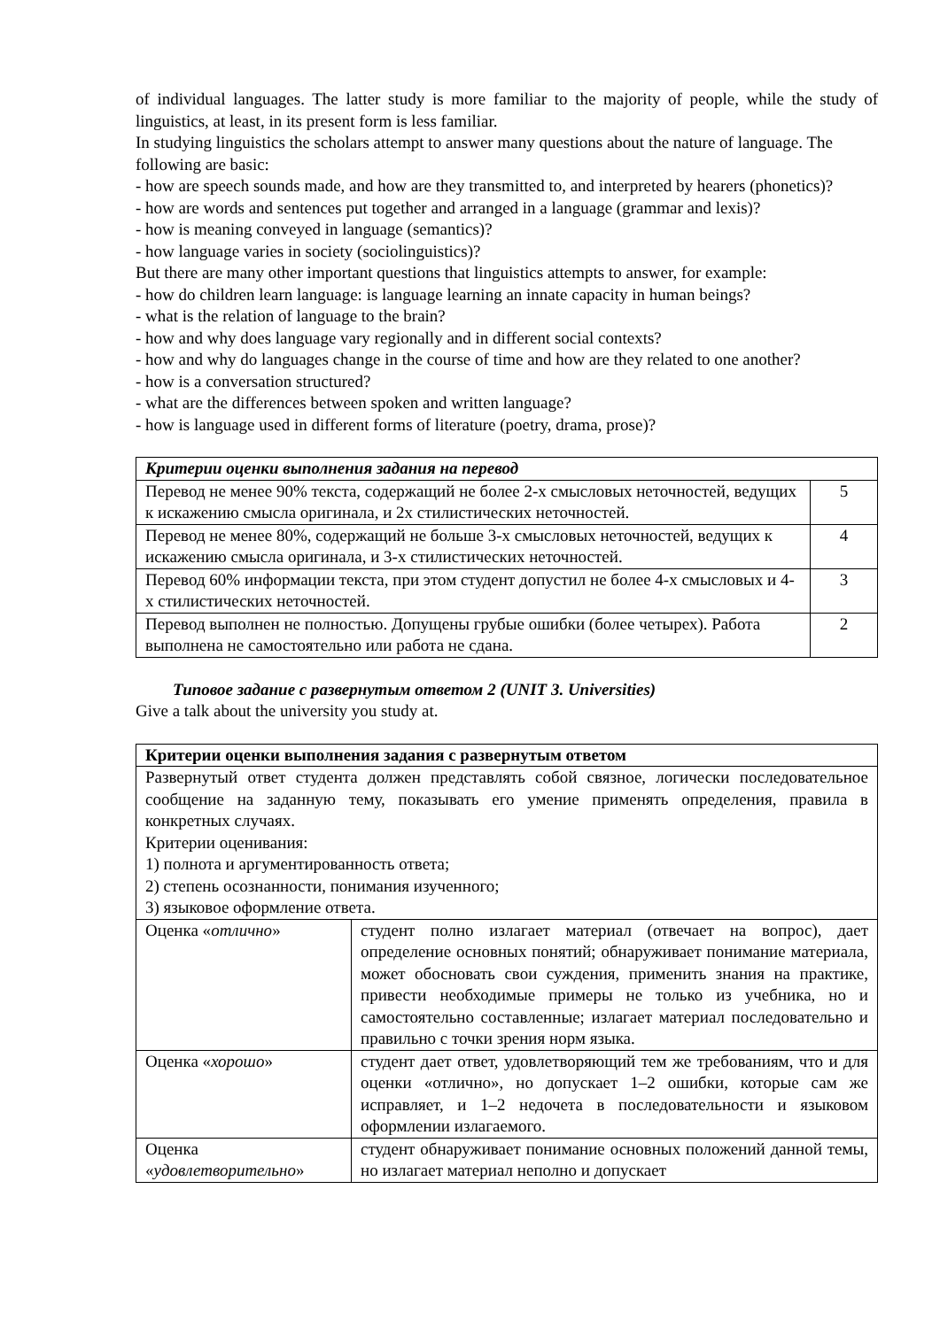of individual languages. The latter study is more familiar to the majority of people, while the study of linguistics, at least, in its present form is less familiar.
In studying linguistics the scholars attempt to answer many questions about the nature of language. The following are basic:
- how are speech sounds made, and how are they transmitted to, and interpreted by hearers (phonetics)?
- how are words and sentences put together and arranged in a language (grammar and lexis)?
- how is meaning conveyed in language (semantics)?
- how language varies in society (sociolinguistics)?
But there are many other important questions that linguistics attempts to answer, for example:
- how do children learn language: is language learning an innate capacity in human beings?
- what is the relation of language to the brain?
- how and why does language vary regionally and in different social contexts?
- how and why do languages change in the course of time and how are they related to one another?
- how is a conversation structured?
- what are the differences between spoken and written language?
- how is language used in different forms of literature (poetry, drama, prose)?
| Критерии оценки выполнения задания на перевод | |
| --- | --- |
| Перевод не менее 90% текста, содержащий не более 2-х смысловых неточностей, ведущих к искажению смысла оригинала, и 2х стилистических неточностей. | 5 |
| Перевод не менее 80%, содержащий не больше 3-х смысловых неточностей, ведущих к искажению смысла оригинала, и 3-х стилистических неточностей. | 4 |
| Перевод 60% информации текста, при этом студент допустил не более 4-х смысловых и 4-х стилистических неточностей. | 3 |
| Перевод выполнен не полностью. Допущены грубые ошибки (более четырех). Работа выполнена не самостоятельно или работа не сдана. | 2 |
Типовое задание с развернутым ответом 2 (UNIT 3. Universities)
Give a talk about the university you study at.
| Критерии оценки выполнения задания с развернутым ответом | |
| --- | --- |
| Развернутый ответ студента должен представлять собой связное, логически последовательное сообщение на заданную тему, показывать его умение применять определения, правила в конкретных случаях. Критерии оценивания: 1) полнота и аргументированность ответа; 2) степень осознанности, понимания изученного; 3) языковое оформление ответа. | |
| Оценка « отлично » | студент полно излагает материал (отвечает на вопрос), дает определение основных понятий; обнаруживает понимание материала, может обосновать свои суждения, применить знания на практике, привести необходимые примеры не только из учебника, но и самостоятельно составленные; излагает материал последовательно и правильно с точки зрения норм языка. |
| Оценка « хорошо » | студент дает ответ, удовлетворяющий тем же требованиям, что и для оценки «отлично», но допускает 1–2 ошибки, которые сам же исправляет, и 1–2 недочета в последовательности и языковом оформлении излагаемого. |
| Оценка « удовлетворительно » | студент обнаруживает понимание основных положений данной темы, но излагает материал неполно и допускает |